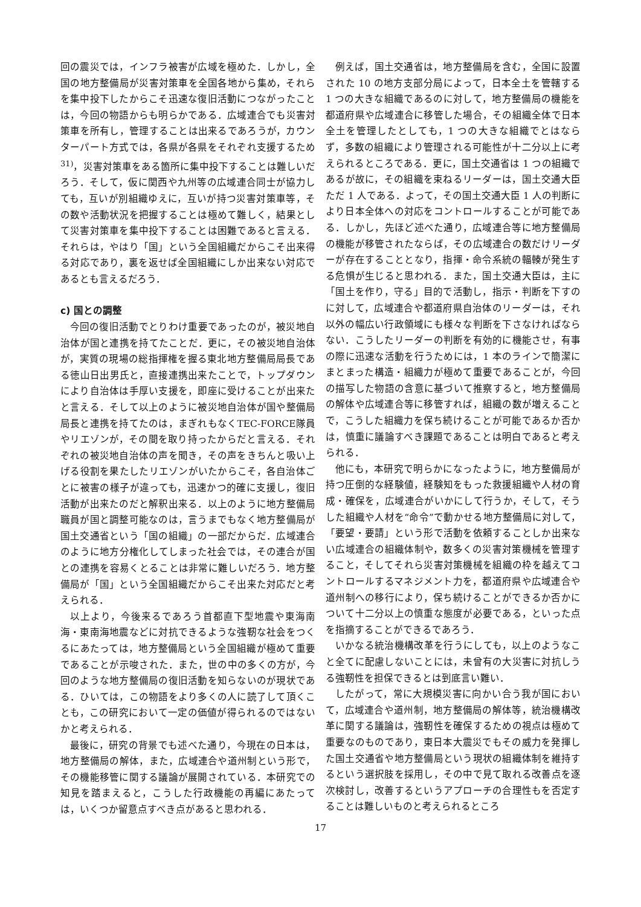回の震災では，インフラ被害が広域を極めた．しかし，全国の地方整備局が災害対策車を全国各地から集め，それらを集中投下したからこそ迅速な復旧活動につながったことは，今回の物語からも明らかである．広域連合でも災害対策車を所有し，管理することは出来るであろうが，カウンターパート方式では，各県が各県をそれぞれ支援するため<sup>31)</sup>，災害対策車をある箇所に集中投下することは難しいだろう．そして，仮に関西や九州等の広域連合同士が協力しても，互いが別組織ゆえに，互いが持つ災害対策車等，その数や活動状況を把握することは極めて難しく，結果として災害対策車を集中投下することは困難であると言える．それらは，やはり「国」という全国組織だからこそ出来得る対応であり，裏を返せば全国組織にしか出来ない対応であるとも言えるだろう．
c) 国との調整
今回の復旧活動でとりわけ重要であったのが，被災地自治体が国と連携を持てたことだ．更に，その被災地自治体が，実質の現場の総指揮権を握る東北地方整備局局長である徳山日出男氏と，直接連携出来たことで，トップダウンにより自治体は手厚い支援を，即座に受けることが出来たと言える．そして以上のように被災地自治体が国や整備局局長と連携を持てたのは，まぎれもなくTEC-FORCE隊員やリエゾンが，その間を取り持ったからだと言える．それぞれの被災地自治体の声を聞き，その声をきちんと吸い上げる役割を果たしたリエゾンがいたからこそ，各自治体ごとに被害の様子が違っても，迅速かつ的確に支援し，復旧活動が出来たのだと解釈出来る．以上のように地方整備局職員が国と調整可能なのは，言うまでもなく地方整備局が国土交通省という「国の組織」の一部だからだ．広域連合のように地方分権化してしまった社会では，その連合が国との連携を容易くとることは非常に難しいだろう．地方整備局が「国」という全国組織だからこそ出来た対応だと考えられる．
以上より，今後来るであろう首都直下型地震や東海南海・東南海地震などに対抗できるような強靭な社会をつくるにあたっては，地方整備局という全国組織が極めて重要であることが示唆された．また，世の中の多くの方が，今回のような地方整備局の復旧活動を知らないのが現状である．ひいては，この物語をより多くの人に読了して頂くことも，この研究において一定の価値が得られるのではないかと考えられる．
最後に，研究の背景でも述べた通り，今現在の日本は，地方整備局の解体，また，広域連合や道州制という形で，その機能移管に関する議論が展開されている．本研究での知見を踏まえると，こうした行政機能の再編にあたっては，いくつか留意点すべき点があると思われる．
例えば，国土交通省は，地方整備局を含む，全国に設置された 10 の地方支部分局によって，日本全土を管轄する 1 つの大きな組織であるのに対して，地方整備局の機能を都道府県や広域連合に移管した場合，その組織全体で日本全土を管理したとしても，1 つの大きな組織でとはならず，多数の組織により管理される可能性が十二分以上に考えられるところである．更に，国土交通省は 1 つの組織であるが故に，その組織を束ねるリーダーは，国土交通大臣ただ 1 人である．よって，その国土交通大臣 1 人の判断により日本全体への対応をコントロールすることが可能である．しかし，先ほど述べた通り，広域連合等に地方整備局の機能が移管されたならば，その広域連合の数だけリーダーが存在することとなり，指揮・命令系統の輻輳が発生する危惧が生じると思われる．また，国土交通大臣は，主に「国土を作り，守る」目的で活動し，指示・判断を下すのに対して，広域連合や都道府県自治体のリーダーは，それ以外の幅広い行政領域にも様々な判断を下さなければならない．こうしたリーダーの判断を有効的に機能させ，有事の際に迅速な活動を行うためには，1 本のラインで簡潔にまとまった構造・組織力が極めて重要であることが，今回の描写した物語の含意に基づいて推察すると，地方整備局の解体や広域連合等に移管すれば，組織の数が増えることで，こうした組織力を保ち続けることが可能であるか否かは，慎重に議論すべき課題であることは明白であると考えられる．
他にも，本研究で明らかになったように，地方整備局が持つ圧倒的な経験値，経験知をもった救援組織や人材の育成・確保を，広域連合がいかにして行うか，そして，そうした組織や人材を“命令”で動かせる地方整備局に対して，「要望・要請」という形で活動を依頼することしか出来ない広域連合の組織体制や，数多くの災害対策機械を管理すること，そしてそれら災害対策機械を組織の枠を越えてコントロールするマネジメント力を，都道府県や広域連合や道州制への移行により，保ち続けることができるか否かについて十二分以上の慎重な態度が必要である，といった点を指摘することができるであろう．
いかなる統治機構改革を行うにしても，以上のようなこと全てに配慮しないことには，未曾有の大災害に対抗しうる強靭性を担保できるとは到底言い難い．
したがって，常に大規模災害に向かい合う我が国において，広域連合や道州制，地方整備局の解体等，統治機構改革に関する議論は，強靭性を確保するための視点は極めて重要なのものであり，東日本大震災でもその威力を発揮した国土交通省や地方整備局という現状の組織体制を維持するという選択肢を採用し，その中で見て取れる改善点を逐次検討し，改善するというアプローチの合理性もを否定することは難しいものと考えられるところ
17